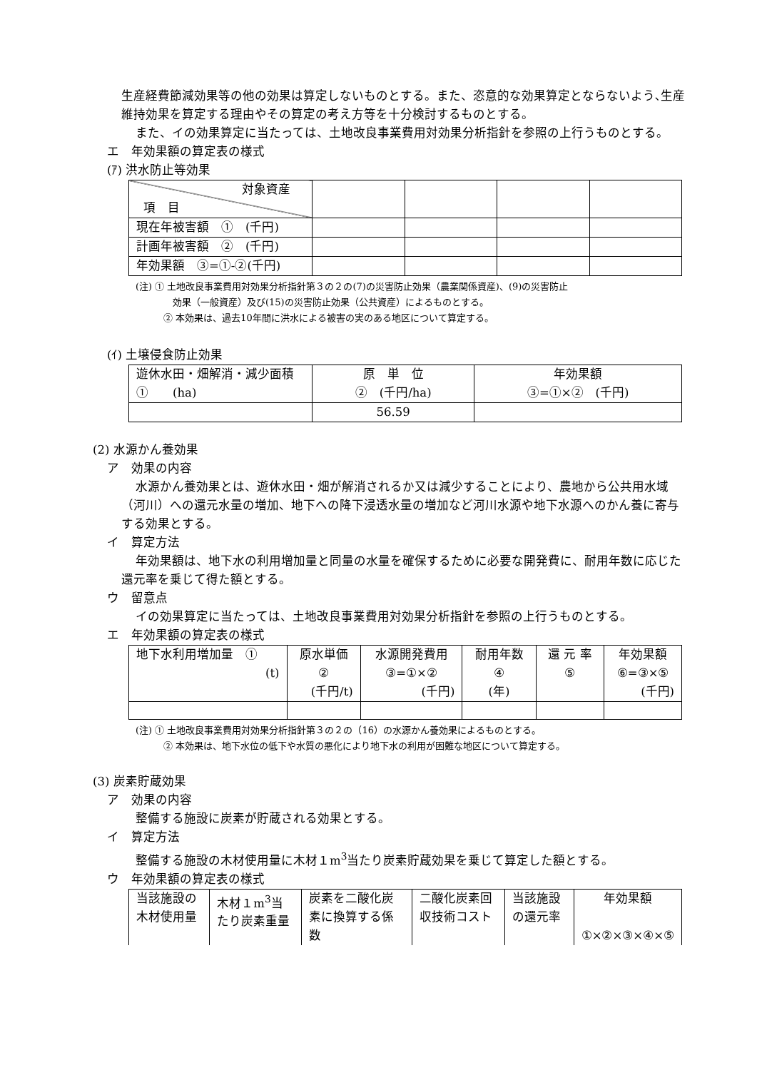生産経費節減効果等の他の効果は算定しないものとする。また、恣意的な効果算定とならないよう､生産維持効果を算定する理由やその算定の考え方等を十分検討するものとする。
また、イの効果算定に当たっては、土地改良事業費用対効果分析指針を参照の上行うものとする。
エ　年効果額の算定表の様式
(ｱ) 洪水防止等効果
| 対象資産 項 目 | | | | |
| 現在年被害額 ① (千円) | | | | |
| 計画年被害額 ② (千円) | | | | |
| 年効果額 ③=①-②(千円) | | | | |
(注) ① 土地改良事業費用対効果分析指針第３の２の(7)の災害防止効果（農業関係資産)、(9)の災害防止
　　　　効果（一般資産）及び(15)の災害防止効果（公共資産）によるものとする。
　　　② 本効果は、過去10年間に洪水による被害の実のある地区について算定する。
(ｲ) 土壌侵食防止効果
| 遊休水田・畑解消・減少面積 ① (ha) | 原 単 位 ② (千円/ha) | 年効果額 ③=①×② (千円) |
| | 56.59 | |
(2) 水源かん養効果
ア　効果の内容
水源かん養効果とは、遊休水田・畑が解消されるか又は減少することにより、農地から公共用水域（河川）への還元水量の増加、地下への降下浸透水量の増加など河川水源や地下水源へのかん養に寄与する効果とする。
イ　算定方法
年効果額は、地下水の利用増加量と同量の水量を確保するために必要な開発費に、耐用年数に応じた還元率を乗じて得た額とする。
ウ　留意点
イの効果算定に当たっては、土地改良事業費用対効果分析指針を参照の上行うものとする。
エ　年効果額の算定表の様式
| 地下水利用増加量 ① (t) | 原水単価 ② (千円/t) | 水源開発費用 ③=①×② (千円) | 耐用年数 ④ (年) | 還 元 率 ⑤ | 年効果額 ⑥=③×⑤ (千円) |
(注) ① 土地改良事業費用対効果分析指針第３の２の（16）の水源かん養効果によるものとする。
　　　② 本効果は、地下水位の低下や水質の悪化により地下水の利用が困難な地区について算定する。
(3) 炭素貯蔵効果
ア　効果の内容
整備する施設に炭素が貯蔵される効果とする。
イ　算定方法
整備する施設の木材使用量に木材１m<sup>3</sup>当たり炭素貯蔵効果を乗じて算定した額とする。
ウ　年効果額の算定表の様式
| 当該施設の木材使用量 | 木材１m<sup>3</sup>当たり炭素重量 | 炭素を二酸化炭素に換算する係数 | 二酸化炭素回収技術コスト | 当該施設の還元率 | 年効果額 ①×②×③×④×⑤ |